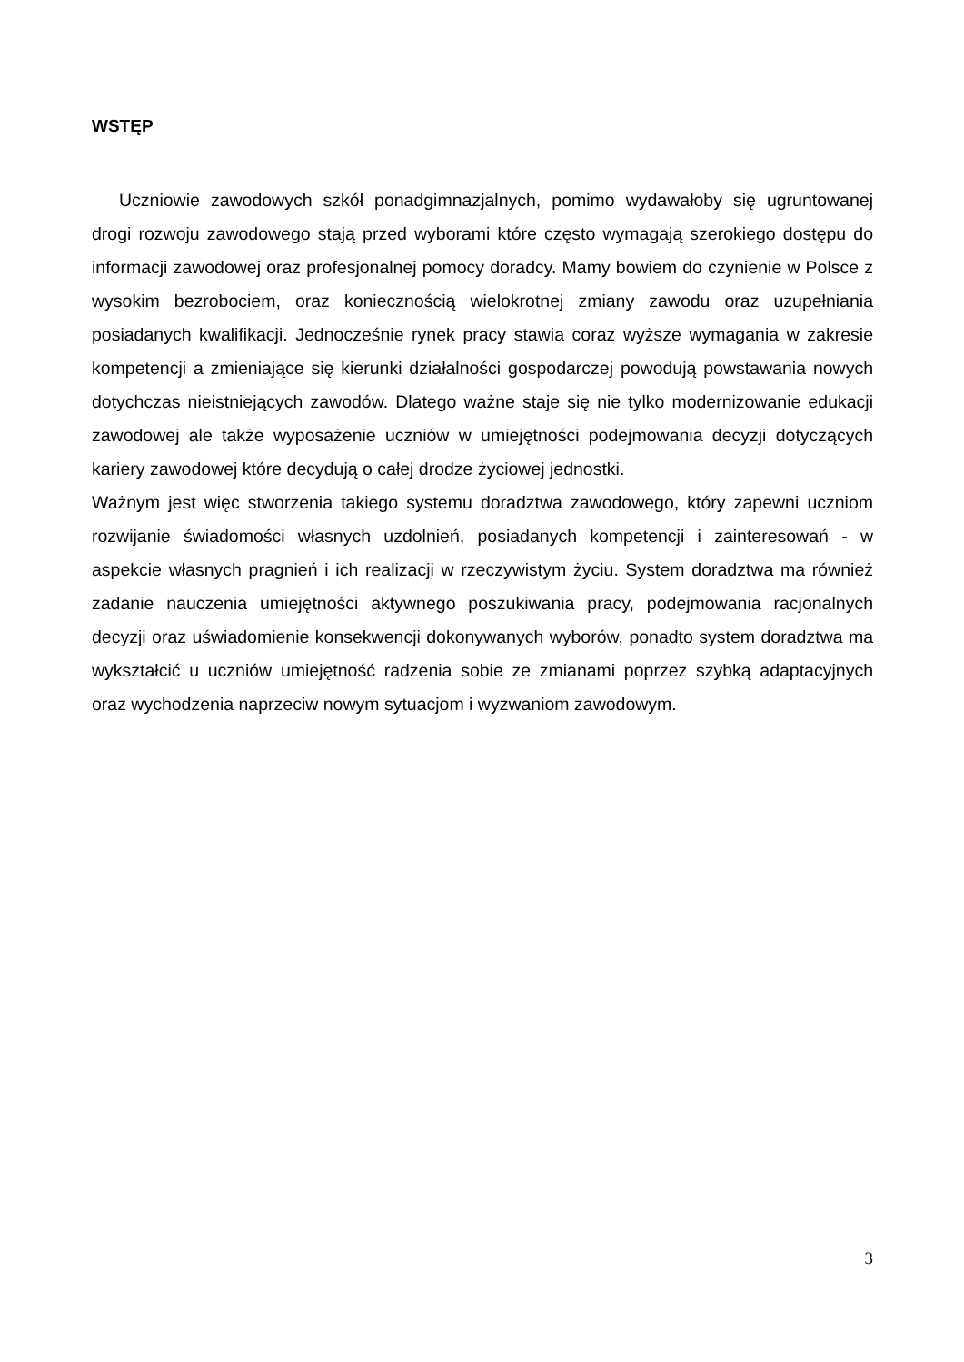WSTĘP
Uczniowie zawodowych szkół ponadgimnazjalnych, pomimo wydawałoby się ugruntowanej drogi rozwoju zawodowego stają przed wyborami które często wymagają szerokiego dostępu do informacji zawodowej oraz profesjonalnej pomocy doradcy. Mamy bowiem do czynienie w Polsce z wysokim bezrobociem, oraz koniecznością wielokrotnej zmiany zawodu oraz uzupełniania posiadanych kwalifikacji. Jednocześnie rynek pracy stawia coraz wyższe wymagania w zakresie kompetencji a zmieniające się kierunki działalności gospodarczej powodują powstawania nowych dotychczas nieistniejących zawodów. Dlatego ważne staje się nie tylko modernizowanie edukacji zawodowej ale także wyposażenie uczniów w umiejętności podejmowania decyzji dotyczących kariery zawodowej które decydują o całej drodze życiowej jednostki.
Ważnym jest więc stworzenia takiego systemu doradztwa zawodowego, który zapewni uczniom rozwijanie świadomości własnych uzdolnień, posiadanych kompetencji i zainteresowań - w aspekcie własnych pragnień i ich realizacji w rzeczywistym życiu. System doradztwa ma również zadanie nauczenia umiejętności aktywnego poszukiwania pracy, podejmowania racjonalnych decyzji oraz uświadomienie konsekwencji dokonywanych wyborów, ponadto system doradztwa ma wykształcić u uczniów umiejętność radzenia sobie ze zmianami poprzez szybką adaptacyjnych oraz wychodzenia naprzeciw nowym sytuacjom i wyzwaniom zawodowym.
3